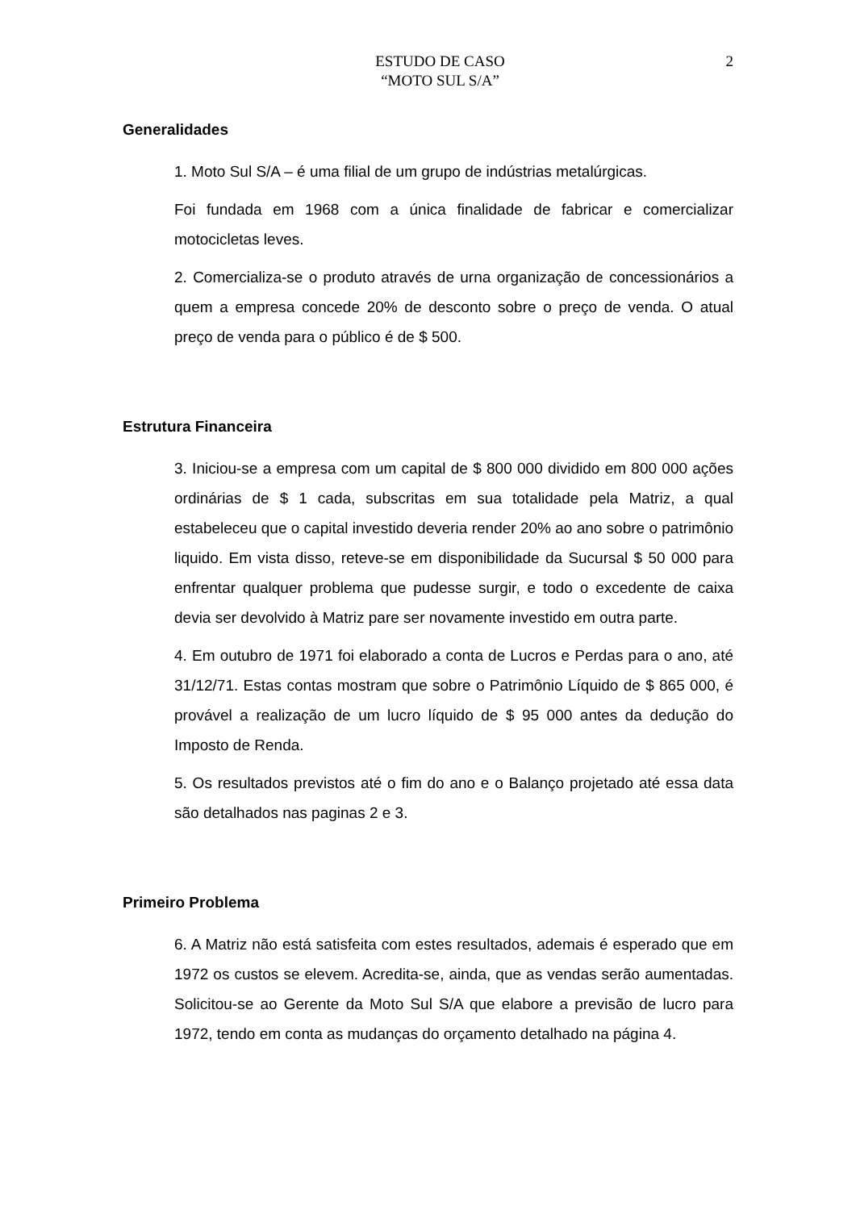ESTUDO DE CASO
“MOTO SUL S/A”
2
Generalidades
1. Moto Sul S/A – é uma filial de um grupo de indústrias metalúrgicas.
Foi fundada em 1968 com a única finalidade de fabricar e comercializar motocicletas leves.
2. Comercializa-se o produto através de urna organização de concessionários a quem a empresa concede 20% de desconto sobre o preço de venda. O atual preço de venda para o público é de $ 500.
Estrutura Financeira
3. Iniciou-se a empresa com um capital de $ 800 000 dividido em 800 000 ações ordinárias de $ 1 cada, subscritas em sua totalidade pela Matriz, a qual estabeleceu que o capital investido deveria render 20% ao ano sobre o patrimônio liquido. Em vista disso, reteve-se em disponibilidade da Sucursal $ 50 000 para enfrentar qualquer problema que pudesse surgir, e todo o excedente de caixa devia ser devolvido à Matriz pare ser novamente investido em outra parte.
4. Em outubro de 1971 foi elaborado a conta de Lucros e Perdas para o ano, até 31/12/71. Estas contas mostram que sobre o Patrimônio Líquido de $ 865 000, é provável a realização de um lucro líquido de $ 95 000 antes da dedução do Imposto de Renda.
5. Os resultados previstos até o fim do ano e o Balanço projetado até essa data são detalhados nas paginas 2 e 3.
Primeiro Problema
6. A Matriz não está satisfeita com estes resultados, ademais é esperado que em 1972 os custos se elevem. Acredita-se, ainda, que as vendas serão aumentadas. Solicitou-se ao Gerente da Moto Sul S/A que elabore a previsão de lucro para 1972, tendo em conta as mudanças do orçamento detalhado na página 4.